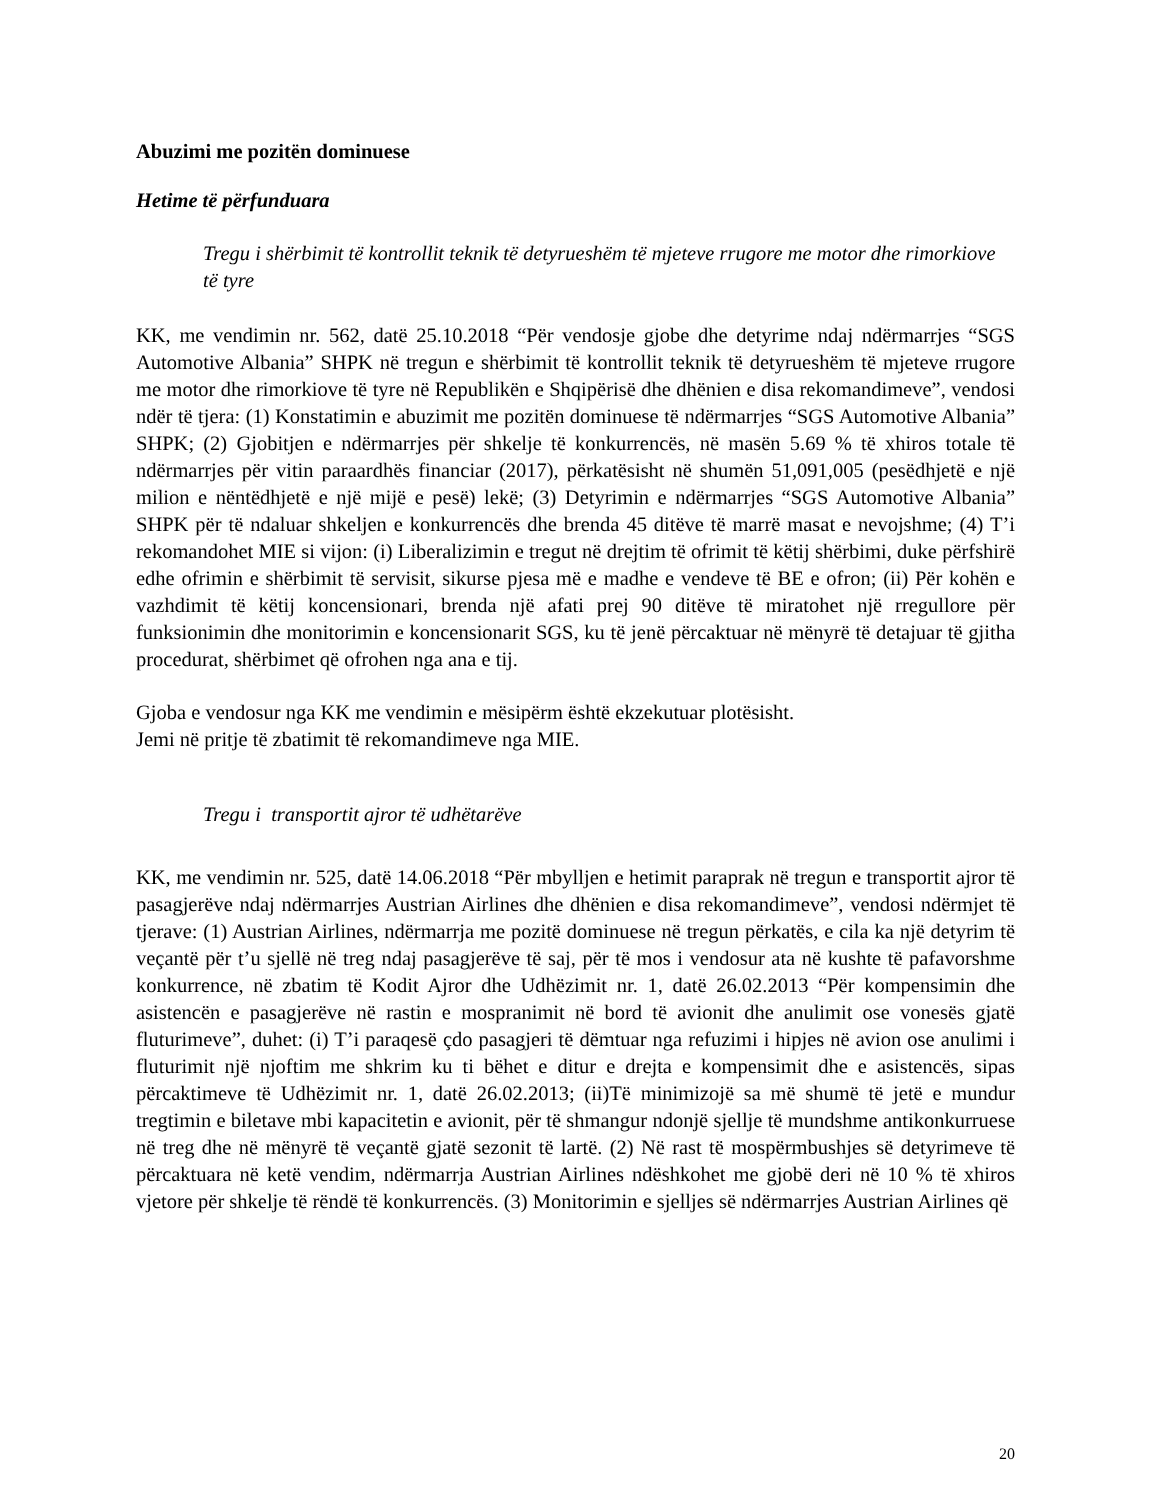Abuzimi me pozitën dominuese
Hetime të përfunduara
Tregu i shërbimit të kontrollit teknik të detyrueshëm të mjeteve rrugore me motor dhe rimorkiove të tyre
KK, me vendimin nr. 562, datë 25.10.2018 “Për vendosje gjobe dhe detyrime ndaj ndërmarrjes “SGS Automotive Albania” SHPK në tregun e shërbimit të kontrollit teknik të detyrueshëm të mjeteve rrugore me motor dhe rimorkiove të tyre në Republikën e Shqipërisë dhe dhënien e disa rekomandimeve”, vendosi ndër të tjera: (1) Konstatimin e abuzimit me pozitën dominuese të ndërmarrjes “SGS Automotive Albania” SHPK; (2) Gjobitjen e ndërmarrjes për shkelje të konkurrencës, në masën 5.69 % të xhiros totale të ndërmarrjes për vitin paraardhës financiar (2017), përkatësisht në shumën 51,091,005 (pesëdhjetë e një milion e nëntëdhjetë e një mijë e pesë) lekë; (3) Detyrimin e ndërmarrjes “SGS Automotive Albania” SHPK për të ndaluar shkeljen e konkurrencës dhe brenda 45 ditëve të marrë masat e nevojshme; (4) T’i rekomandohet MIE si vijon: (i) Liberalizimin e tregut në drejtim të ofrimit të këtij shërbimi, duke përfshirë edhe ofrimin e shërbimit të servisit, sikurse pjesa më e madhe e vendeve të BE e ofron; (ii) Për kohën e vazhdimit të këtij koncensionari, brenda një afati prej 90 ditëve të miratohet një rregullore për funksionimin dhe monitorimin e koncensionarit SGS, ku të jenë përcaktuar në mënyrë të detajuar të gjitha procedurat, shërbimet që ofrohen nga ana e tij.
Gjoba e vendosur nga KK me vendimin e mësipërm është ekzekutuar plotësisht.
Jemi në pritje të zbatimit të rekomandimeve nga MIE.
Tregu i transportit ajror të udhëtarëve
KK, me vendimin nr. 525, datë 14.06.2018 “Për mbylljen e hetimit paraprak në tregun e transportit ajror të pasagjerëve ndaj ndërmarrjes Austrian Airlines dhe dhënien e disa rekomandimeve”, vendosi ndërmjet të tjerave: (1) Austrian Airlines, ndërmarrja me pozitë dominuese në tregun përkatës, e cila ka një detyrim të veçantë për t’u sjellë në treg ndaj pasagjerëve të saj, për të mos i vendosur ata në kushte të pafavorshme konkurrence, në zbatim të Kodit Ajror dhe Udhëzimit nr. 1, datë 26.02.2013 “Për kompensimin dhe asistencën e pasagjerëve në rastin e mospranimit në bord të avionit dhe anulimit ose vonesës gjatë fluturimeve”, duhet: (i) T’i paraqesë çdo pasagjeri të dëmtuar nga refuzimi i hipjes në avion ose anulimi i fluturimit një njoftim me shkrim ku ti bëhet e ditur e drejta e kompensimit dhe e asistencës, sipas përcaktimeve të Udhëzimit nr. 1, datë 26.02.2013; (ii)Të minimizojë sa më shumë të jetë e mundur tregtimin e biletave mbi kapacitetin e avionit, për të shmangur ndonjë sjellje të mundshme antikonkurruese në treg dhe në mënyrë të veçantë gjatë sezonit të lartë. (2) Në rast të mospërmbushjes së detyrimeve të përcaktuara në ketë vendim, ndërmarrja Austrian Airlines ndëshkohet me gjobë deri në 10 % të xhiros vjetore për shkelje të rëndë të konkurrencës. (3) Monitorimin e sjelljes së ndërmarrjes Austrian Airlines që
20